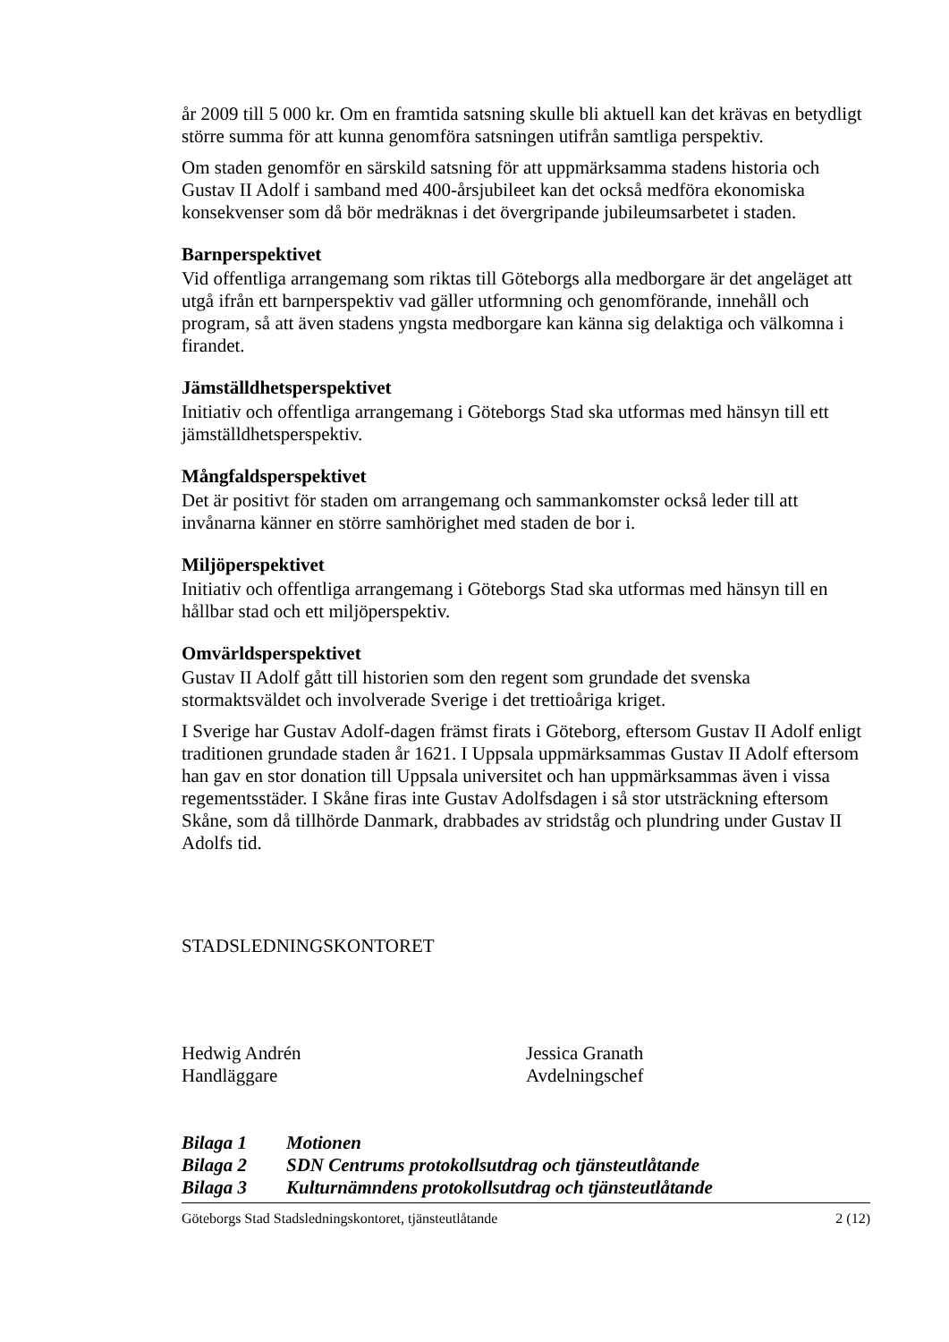år 2009 till 5 000 kr. Om en framtida satsning skulle bli aktuell kan det krävas en betydligt större summa för att kunna genomföra satsningen utifrån samtliga perspektiv.
Om staden genomför en särskild satsning för att uppmärksamma stadens historia och Gustav II Adolf i samband med 400-årsjubileet kan det också medföra ekonomiska konsekvenser som då bör medräknas i det övergripande jubileumsarbetet i staden.
Barnperspektivet
Vid offentliga arrangemang som riktas till Göteborgs alla medborgare är det angeläget att utgå ifrån ett barnperspektiv vad gäller utformning och genomförande, innehåll och program, så att även stadens yngsta medborgare kan känna sig delaktiga och välkomna i firandet.
Jämställdhetsperspektivet
Initiativ och offentliga arrangemang i Göteborgs Stad ska utformas med hänsyn till ett jämställdhetsperspektiv.
Mångfaldsperspektivet
Det är positivt för staden om arrangemang och sammankomster också leder till att invånarna känner en större samhörighet med staden de bor i.
Miljöperspektivet
Initiativ och offentliga arrangemang i Göteborgs Stad ska utformas med hänsyn till en hållbar stad och ett miljöperspektiv.
Omvärldsperspektivet
Gustav II Adolf gått till historien som den regent som grundade det svenska stormaktsväldet och involverade Sverige i det trettioåriga kriget.
I Sverige har Gustav Adolf-dagen främst firats i Göteborg, eftersom Gustav II Adolf enligt traditionen grundade staden år 1621. I Uppsala uppmärksammas Gustav II Adolf eftersom han gav en stor donation till Uppsala universitet och han uppmärksammas även i vissa regementsstäder. I Skåne firas inte Gustav Adolfsdagen i så stor utsträckning eftersom Skåne, som då tillhörde Danmark, drabbades av stridståg och plundring under Gustav II Adolfs tid.
STADSLEDNINGSKONTORET
Hedwig Andrén
Handläggare
Jessica Granath
Avdelningschef
Bilaga 1 Motionen
Bilaga 2 SDN Centrums protokollsutdrag och tjänsteutlåtande
Bilaga 3 Kulturnämndens protokollsutdrag och tjänsteutlåtande
Göteborgs Stad Stadsledningskontoret, tjänsteutlåtande 2 (12)